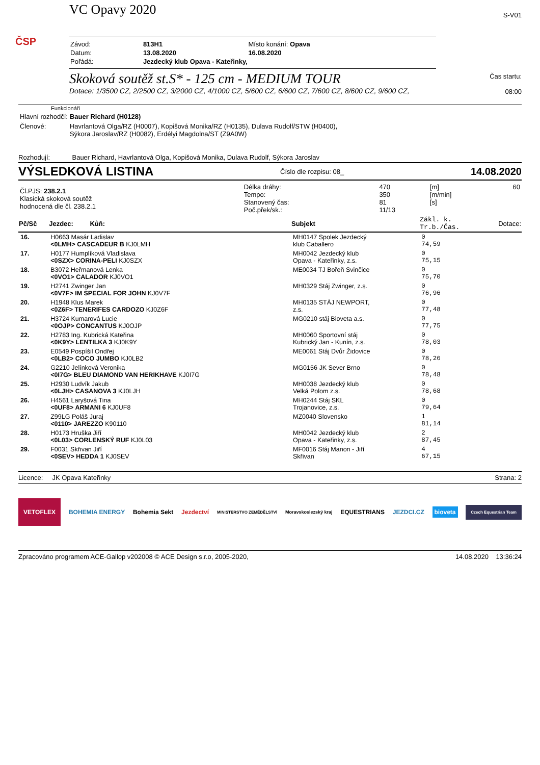ČSP
VC Opavy 2020
| Závod: | 813H1 | Místo konání: Opava |
| Datum: | 13.08.2020 | 16.08.2020 |
| Pořádá: | Jezdecký klub Opava - Kateřinky, | |
Skoková soutěž st.S* - 125 cm - MEDIUM TOUR
Dotace: 1/3500 CZ, 2/2500 CZ, 3/2000 CZ, 4/1000 CZ, 5/600 CZ, 6/600 CZ, 7/600 CZ, 8/600 CZ, 9/600 CZ,
S-V01
Čas startu:
08:00
Funkcionáři
| Hlavní rozhodčí: | Bauer Richard (H0128) |
| Členové: | Havrlantová Olga/RZ (H0007), Kopišová Monika/RZ (H0135), Dulava Rudolf/STW (H0400), Sýkora Jaroslav/RZ (H0082), Erdélyi Magdolna/ST (Z9A0W) |
Rozhodují: Bauer Richard, Havrlantová Olga, Kopišová Monika, Dulava Rudolf, Sýkora Jaroslav
VÝSLEDKOVÁ LISTINA Číslo dle rozpisu: 08_ 14.08.2020
| Čl.PJS: 238.2.1 Klasická skoková soutěž hodnocená dle čl. 238.2.1 | Délka dráhy: Tempo: Stanovený čas: Poč.přek/sk.: | 470 350 81 11/13 | [m] [m/min] [s] | 60 |
| Pč/Sč | Jezdec: Kůň: | Subjekt | Zákl. k. Tr.b./Čas. | Dotace: |
| --- | --- | --- | --- | --- |
| 16. | H0663 Masár Ladislav <0LMH> CASCADEUR B KJ0LMH | MH0147 Spolek Jezdecký klub Caballero | 0 74,59 | |
| 17. | H0177 Humplíková Vladislava <0SZX> CORINA-PELI KJ0SZX | MH0042 Jezdecký klub Opava - Kateřinky, z.s. | 0 75,15 | |
| 18. | B3072 Heřmanová Lenka <0VO1> CALADOR KJ0VO1 | ME0034 TJ Bořeň Svinčice | 0 75,70 | |
| 19. | H2741 Zwinger Jan <0V7F> IM SPECIAL FOR JOHN KJ0V7F | MH0329 Stáj Zwinger, z.s. | 0 76,96 | |
| 20. | H1948 Klus Marek <0Z6F> TENERIFES CARDOZO KJ0Z6F | MH0135 STÁJ NEWPORT, z.s. | 0 77,48 | |
| 21. | H3724 Kumarová Lucie <0OJP> CONCANTUS KJ0OJP | MG0210 stáj Bioveta a.s. | 0 77,75 | |
| 22. | H2783 Ing. Kubrická Kateřina <0K9Y> LENTILKA 3 KJ0K9Y | MH0060 Sportovní stáj Kubrický Jan - Kunín, z.s. | 0 78,03 | |
| 23. | E0549 Pospíšil Ondřej <0LB2> COCO JUMBO KJ0LB2 | ME0061 Stáj Dvůr Židovice | 0 78,26 | |
| 24. | G2210 Jelínková Veronika <0I7G> BLEU DIAMOND VAN HERIKHAVE KJ0I7G | MG0156 JK Sever Brno | 0 78,48 | |
| 25. | H2930 Ludvík Jakub <0LJH> CASANOVA 3 KJ0LJH | MH0038 Jezdecký klub Velká Polom z.s. | 0 78,68 | |
| 26. | H4561 Laryšová Tina <0UF8> ARMANI 6 KJ0UF8 | MH0244 Stáj SKL Trojanovice, z.s. | 0 79,64 | |
| 27. | Z99LG Poláš Juraj <0110> JAREZZO K90110 | MZ0040 Slovensko | 1 81,14 | |
| 28. | H0173 Hruška Jiří <0L03> CORLENSKÝ RUF KJ0L03 | MH0042 Jezdecký klub Opava - Kateřinky, z.s. | 2 87,45 | |
| 29. | F0031 Skřivan Jiří <0SEV> HEDDA 1 KJ0SEV | MF0016 Stáj Manon - Jiří Skřivan | 4 67,15 | |
Licence: JK Opava Kateřinky Strana: 2
VETOFLEX BOHEMIA ENERGY Bohemia Sekt Jezdectví MINISTERSTVO ZEMĚDĚLSTVÍ Moravskoslezský kraj EQUESTRIANS JEZDCI.CZ bioveta Czech Equestrian Team
Zpracováno programem ACE-Gallop v202008 © ACE Design s.r.o, 2005-2020, 14.08.2020 13:36:24